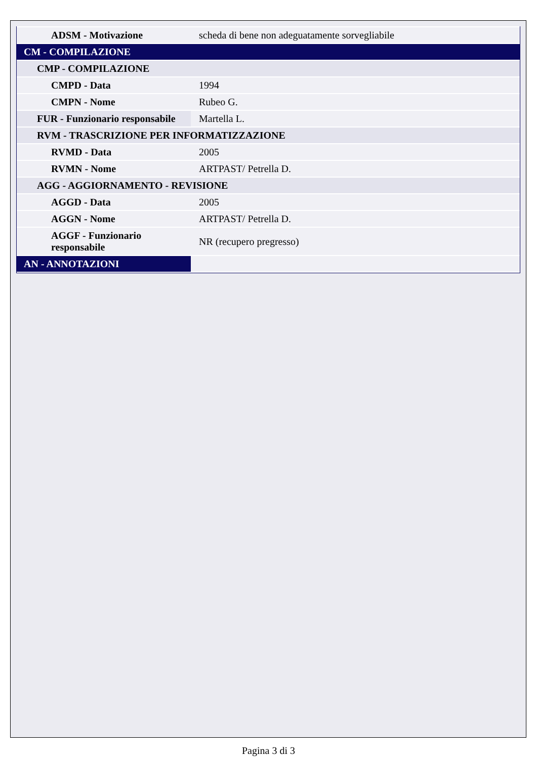| ADSM - Motivazione | scheda di bene non adeguatamente sorvegliabile |
| CM - COMPILAZIONE | |
| CMP - COMPILAZIONE | |
| CMPD - Data | 1994 |
| CMPN - Nome | Rubeo G. |
| FUR - Funzionario responsabile | Martella L. |
| RVM - TRASCRIZIONE PER INFORMATIZZAZIONE | |
| RVMD - Data | 2005 |
| RVMN - Nome | ARTPAST/ Petrella D. |
| AGG - AGGIORNAMENTO - REVISIONE | |
| AGGD - Data | 2005 |
| AGGN - Nome | ARTPAST/ Petrella D. |
| AGGF - Funzionario responsabile | NR (recupero pregresso) |
| AN - ANNOTAZIONI | |
Pagina 3 di 3